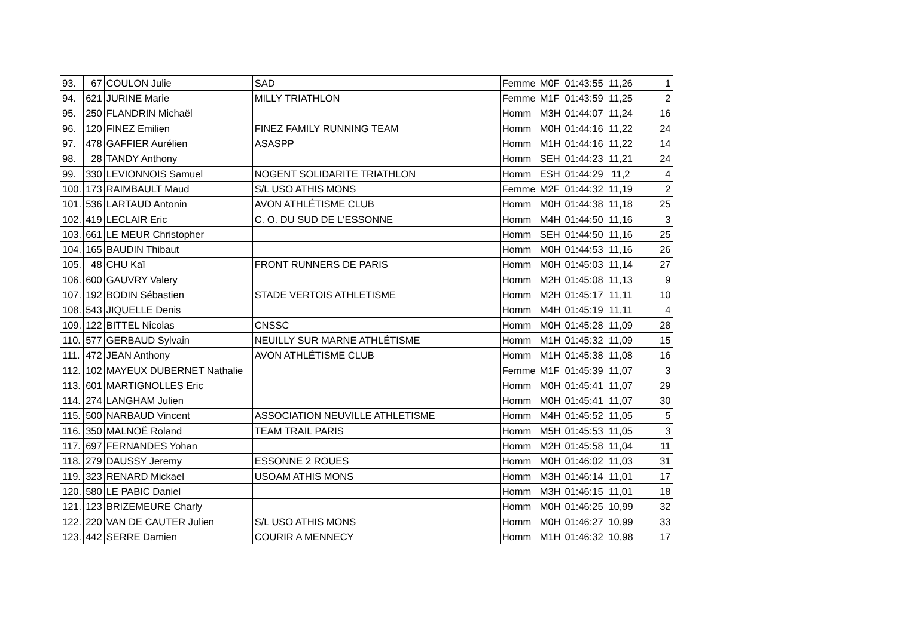| 93. | 67 | COULON Julie | SAD | Femme | M0F | 01:43:55 | 11,26 | 1 |
| 94. | 621 | JURINE Marie | MILLY TRIATHLON | Femme | M1F | 01:43:59 | 11,25 | 2 |
| 95. | 250 | FLANDRIN Michaël | | Homm | M3H | 01:44:07 | 11,24 | 16 |
| 96. | 120 | FINEZ Emilien | FINEZ FAMILY RUNNING TEAM | Homm | M0H | 01:44:16 | 11,22 | 24 |
| 97. | 478 | GAFFIER Aurélien | ASASPP | Homm | M1H | 01:44:16 | 11,22 | 14 |
| 98. | 28 | TANDY Anthony | | Homm | SEH | 01:44:23 | 11,21 | 24 |
| 99. | 330 | LEVIONNOIS Samuel | NOGENT SOLIDARITE TRIATHLON | Homm | ESH | 01:44:29 | 11,2 | 4 |
| 100. | 173 | RAIMBAULT Maud | S/L USO ATHIS MONS | Femme | M2F | 01:44:32 | 11,19 | 2 |
| 101. | 536 | LARTAUD Antonin | AVON ATHLÉTISME CLUB | Homm | M0H | 01:44:38 | 11,18 | 25 |
| 102. | 419 | LECLAIR Eric | C. O. DU SUD DE L'ESSONNE | Homm | M4H | 01:44:50 | 11,16 | 3 |
| 103. | 661 | LE MEUR Christopher | | Homm | SEH | 01:44:50 | 11,16 | 25 |
| 104. | 165 | BAUDIN Thibaut | | Homm | M0H | 01:44:53 | 11,16 | 26 |
| 105. | 48 | CHU Kaï | FRONT RUNNERS DE PARIS | Homm | M0H | 01:45:03 | 11,14 | 27 |
| 106. | 600 | GAUVRY Valery | | Homm | M2H | 01:45:08 | 11,13 | 9 |
| 107. | 192 | BODIN Sébastien | STADE VERTOIS ATHLETISME | Homm | M2H | 01:45:17 | 11,11 | 10 |
| 108. | 543 | JIQUELLE Denis | | Homm | M4H | 01:45:19 | 11,11 | 4 |
| 109. | 122 | BITTEL Nicolas | CNSSC | Homm | M0H | 01:45:28 | 11,09 | 28 |
| 110. | 577 | GERBAUD Sylvain | NEUILLY SUR MARNE ATHLÉTISME | Homm | M1H | 01:45:32 | 11,09 | 15 |
| 111. | 472 | JEAN Anthony | AVON ATHLÉTISME CLUB | Homm | M1H | 01:45:38 | 11,08 | 16 |
| 112. | 102 | MAYEUX DUBERNET Nathalie | | Femme | M1F | 01:45:39 | 11,07 | 3 |
| 113. | 601 | MARTIGNOLLES Eric | | Homm | M0H | 01:45:41 | 11,07 | 29 |
| 114. | 274 | LANGHAM Julien | | Homm | M0H | 01:45:41 | 11,07 | 30 |
| 115. | 500 | NARBAUD Vincent | ASSOCIATION NEUVILLE ATHLETISME | Homm | M4H | 01:45:52 | 11,05 | 5 |
| 116. | 350 | MALNOË Roland | TEAM TRAIL PARIS | Homm | M5H | 01:45:53 | 11,05 | 3 |
| 117. | 697 | FERNANDES Yohan | | Homm | M2H | 01:45:58 | 11,04 | 11 |
| 118. | 279 | DAUSSY Jeremy | ESSONNE 2 ROUES | Homm | M0H | 01:46:02 | 11,03 | 31 |
| 119. | 323 | RENARD Mickael | USOAM ATHIS MONS | Homm | M3H | 01:46:14 | 11,01 | 17 |
| 120. | 580 | LE PABIC Daniel | | Homm | M3H | 01:46:15 | 11,01 | 18 |
| 121. | 123 | BRIZEMEURE Charly | | Homm | M0H | 01:46:25 | 10,99 | 32 |
| 122. | 220 | VAN DE CAUTER Julien | S/L USO ATHIS MONS | Homm | M0H | 01:46:27 | 10,99 | 33 |
| 123. | 442 | SERRE Damien | COURIR A MENNECY | Homm | M1H | 01:46:32 | 10,98 | 17 |